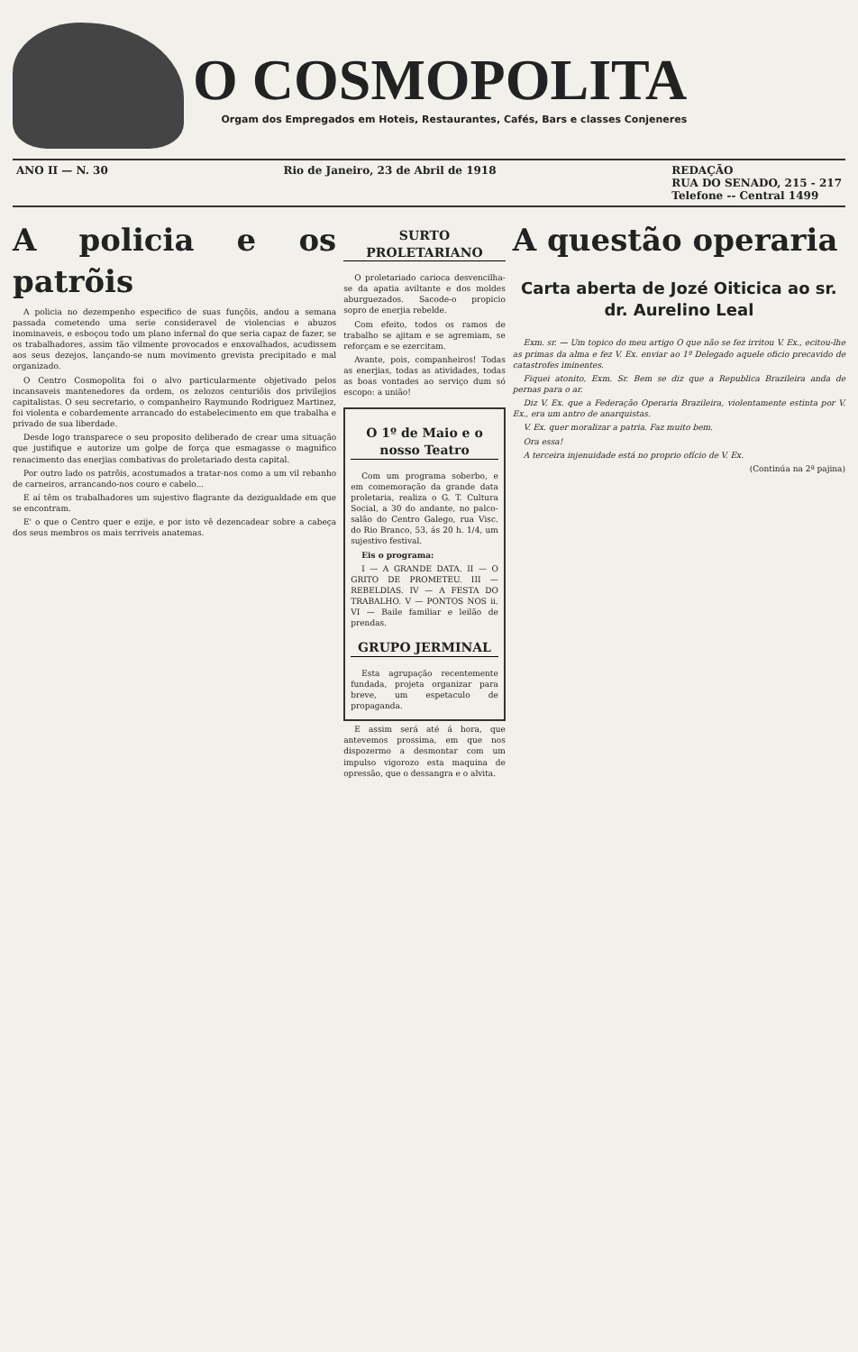O COSMOPOLITA
Orgam dos Empregados em Hoteis, Restaurantes, Cafés, Bars e classes Conjeneres
ANO II — N. 30 Rio de Janeiro, 23 de Abril de 1918 REDAÇÃO
RUA DO SENADO, 215 - 217
Telefone -- Central 1499
A policia e os patrõis
A policia no dezempenho especifico de suas funçõis, andou a semana passada cometendo uma serie consideravel de violencias e abuzos inominaveis, e esboçou todo um plano infernal do que seria capaz de fazer, se os trabalhadores, assim tão vilmente provocados e enxovalhados, acudissem aos seus dezejos, lançando-se num movimento grevista precipitado e mal organizado.
O Centro Cosmopolita foi o alvo particularmente objetivado pelos incansaveis mantenedores da ordem, os zelozos centuriõis dos privilejios capitalistas. O seu secretario, o companheiro Raymundo Rodriguez Martinez, foi violenta e cobardemente arrancado do estabelecimento em que trabalha e privado de sua liberdade.
Desde logo transparece o seu proposito deliberado de crear uma situação que justifique e autorize um golpe de força que esmagasse o magnifico renacimento das enerjias combativas do proletariado desta capital.
Por outro lado os patrõis, acostumados a tratar-nos como a um vil rebanho de carneiros, arrancando-nos couro e cabelo...
E aí têm os trabalhadores um sujestivo flagrante da dezigualdade em que se encontram.
E' o que o Centro quer e ezije, e por isto vê dezencadear sobre a cabeça dos seus membros os mais terriveis anatemas.
SURTO PROLETARIANO
O proletariado carioca desvencilha-se da apatia aviltante e dos moldes aburguezados. Sacode-o propicio sopro de enerjia rebelde.
Com efeito, todos os ramos de trabalho se ajitam e se agremiam, se reforçam e se ezercitam.
Avante, pois, companheiros! Todas as enerjias, todas as atividades, todas as boas vontades ao serviço dum só escopo: a união!
O 1º de Maio e o nosso Teatro
Com um programa soberbo, e em comemoração da grande data proletaria, realiza o G. T. Cultura Social, a 30 do andante, no palco-salão do Centro Galego, rua Visc. do Rio Branco, 53, ás 20 h. 1/4, um sujestivo festival.
Eis o programa:
I — A GRANDE DATA. II — O GRITO DE PROMETEU. III — REBELDIAS. IV — A FESTA DO TRABALHO. V — PONTOS NOS ii. VI — Baile familiar e leilão de prendas.
GRUPO JERMINAL
Esta agrupação recentemente fundada, projeta organizar para breve, um espetaculo de propaganda.
E assim será até á hora, que antevemos prossima, em que nos dispozermo a desmontar com um impulso vigorozo esta maquina de opressão, que o dessangra e o alvita.
A questão operaria
Carta aberta de Jozé Oiticica ao sr. dr. Aurelino Leal
Exm. sr. — Um topico do meu artigo O que não se fez irritou V. Ex., ecitou-lhe as primas da alma e fez V. Ex. enviar ao 1º Delegado aquele oficio precavido de catastrofes iminentes.
Fiquei atonito, Exm. Sr. Bem se diz que a Republica Brazileira anda de pernas para o ar.
Diz V. Ex. que a Federação Operaria Brazileira, violentamente estinta por V. Ex., era um antro de anarquistas.
V. Ex. quer moralizar a patria. Faz muito bem.
Ora essa!
A terceira injenuidade está no proprio ofício de V. Ex.
(Continúa na 2ª pajina)